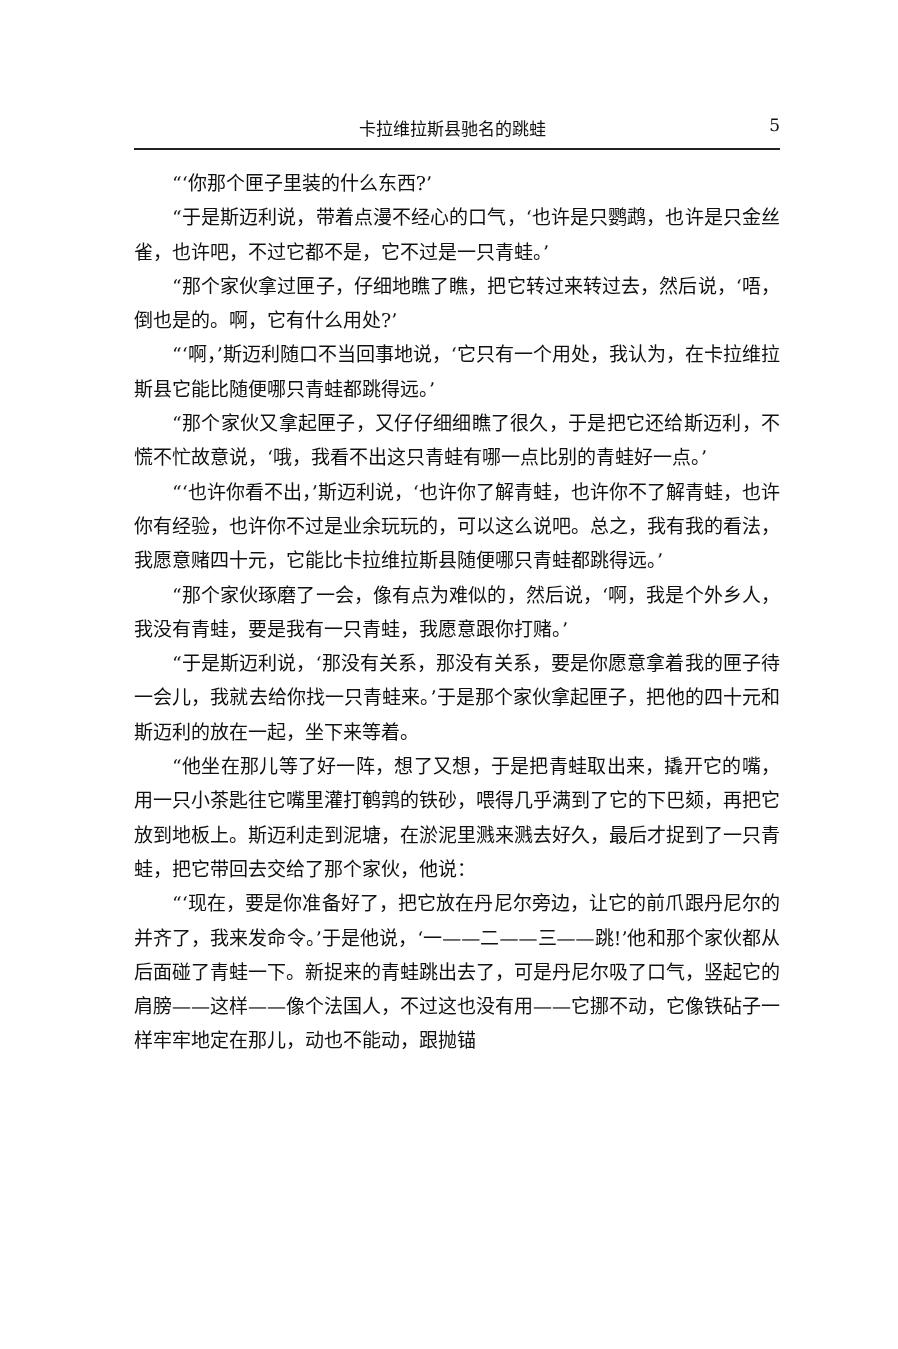卡拉维拉斯县驰名的跳蛙 5
“‘你那个匣子里装的什么东西?’
“于是斯迈利说，带着点漫不经心的口气，‘也许是只鹦鹉，也许是只金丝雀，也许吧，不过它都不是，它不过是一只青蛙。’
“那个家伙拿过匣子，仔细地瞧了瞧，把它转过来转过去，然后说，‘唔，倒也是的。啊，它有什么用处?’
“‘啊，’斯迈利随口不当回事地说，‘它只有一个用处，我认为，在卡拉维拉斯县它能比随便哪只青蛙都跳得远。’
“那个家伙又拿起匣子，又仔仔细细瞧了很久，于是把它还给斯迈利，不慌不忙故意说，‘哦，我看不出这只青蛙有哪一点比别的青蛙好一点。’
“‘也许你看不出，’斯迈利说，‘也许你了解青蛙，也许你不了解青蛙，也许你有经验，也许你不过是业余玩玩的，可以这么说吧。总之，我有我的看法，我愿意赌四十元，它能比卡拉维拉斯县随便哪只青蛙都跳得远。’
“那个家伙琢磨了一会，像有点为难似的，然后说，‘啊，我是个外乡人，我没有青蛙，要是我有一只青蛙，我愿意跟你打赌。’
“于是斯迈利说，‘那没有关系，那没有关系，要是你愿意拿着我的匣子待一会儿，我就去给你找一只青蛙来。’于是那个家伙拿起匣子，把他的四十元和斯迈利的放在一起，坐下来等着。
“他坐在那儿等了好一阵，想了又想，于是把青蛙取出来，撬开它的嘴，用一只小茶匙往它嘴里灌打鹌鹑的铁砂，喂得几乎满到了它的下巴颏，再把它放到地板上。斯迈利走到泥塘，在淤泥里溅来溅去好久，最后才捉到了一只青蛙，把它带回去交给了那个家伙，他说：
“‘现在，要是你准备好了，把它放在丹尼尔旁边，让它的前爪跟丹尼尔的并齐了，我来发命令。’于是他说，‘一——二——三——跳!’他和那个家伙都从后面碰了青蛙一下。新捉来的青蛙跳出去了，可是丹尼尔吸了口气，竖起它的肩膀——这样——像个法国人，不过这也没有用——它挪不动，它像铁砧子一样牢牢地定在那儿，动也不能动，跟抛锚